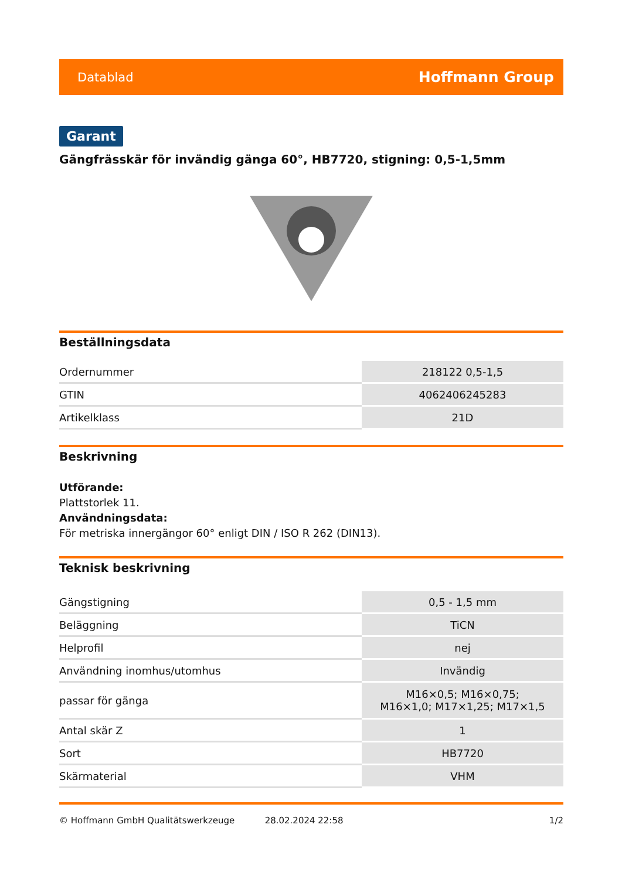Datablad Hoffmann Group
Garant
Gängfrässkär för invändig gänga 60°, HB7720, stigning: 0,5-1,5mm
Beställningsdata
| Ordernummer | 218122 0,5-1,5 |
| GTIN | 4062406245283 |
| Artikelklass | 21D |
Beskrivning
Utförande:
Plattstorlek 11.
Användningsdata:
För metriska innergängor 60° enligt DIN / ISO R 262 (DIN13).
Teknisk beskrivning
| Gängstigning | 0,5 - 1,5 mm |
| Beläggning | TiCN |
| Helprofil | nej |
| Användning inomhus/utomhus | Invändig |
| passar för gänga | M16×0,5; M16×0,75; M16×1,0; M17×1,25; M17×1,5 |
| Antal skär Z | 1 |
| Sort | HB7720 |
| Skärmaterial | VHM |
© Hoffmann GmbH Qualitätswerkzeuge 28.02.2024 22:58 1/2